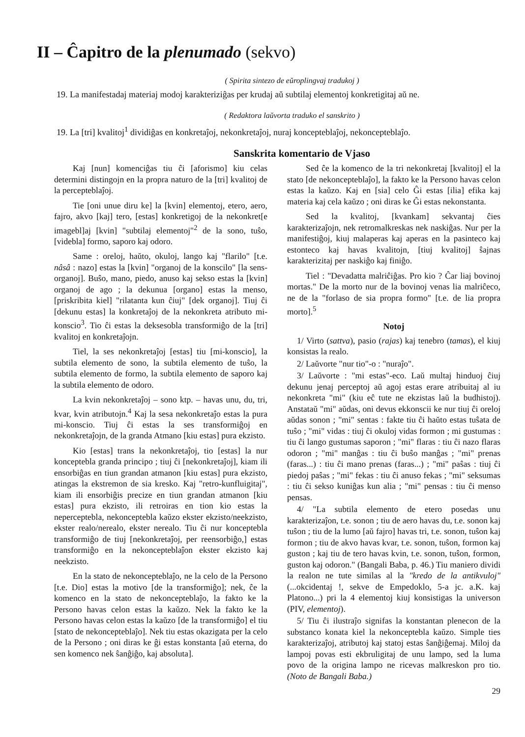II – Ĉapitro de la plenumado (sekvo)
( Spirita sintezo de eŭroplingvaj tradukoj )
19. La manifestadaj materiaj modoj karakteriziĝas per krudaj aŭ subtilaj elementoj konkretigitaj aŭ ne.
( Redaktora laŭvorta traduko el sanskrito )
19. La [tri] kvalitoj<sup>1</sup> dividiĝas en konkretaĵoj, nekonkretaĵoj, nuraj koncepteblaĵoj, nekoncepteblaĵo.
Sanskrita komentario de Vjaso
Kaj [nun] komenciĝas tiu ĉi [aforismo] kiu celas determini distingojn en la propra naturo de la [tri] kvalitoj de la percepteblaĵoj.
Tie [oni unue diru ke] la [kvin] elementoj, etero, aero, fajro, akvo [kaj] tero, [estas] konkretigoj de la nekonkret[e imagebl]aj [kvin] "subtilaj elementoj"<sup>2</sup> de la sono, tuŝo, [videbla] formo, saporo kaj odoro.
Same : oreloj, haŭto, okuloj, lango kaj "flarilo" [t.e. nâsâ : nazo] estas la [kvin] "organoj de la konscilo" [la sens-organoj]. Buŝo, mano, piedo, anuso kaj sekso estas la [kvin] organoj de ago ; la dekunua [organo] estas la menso, [priskribita kiel] "rilatanta kun ĉiuj" [dek organoj]. Tiuj ĉi [dekunu estas] la konkretaĵoj de la nekonkreta atributo mi-konscio<sup>3</sup>. Tio ĉi estas la deksesobla transformiĝo de la [tri] kvalitoj en konkretaĵojn.
Tiel, la ses nekonkretaĵoj [estas] tiu [mi-konscio], la subtila elemento de sono, la subtila elemento de tuŝo, la subtila elemento de formo, la subtila elemento de saporo kaj la subtila elemento de odoro.
La kvin nekonkretaĵoj – sono ktp. – havas unu, du, tri, kvar, kvin atributojn.<sup>4</sup> Kaj la sesa nekonkretaĵo estas la pura mi-konscio. Tiuj ĉi estas la ses transformiĝoj en nekonkretaĵojn, de la granda Atmano [kiu estas] pura ekzisto.
Kio [estas] trans la nekonkretaĵoj, tio [estas] la nur koncepteblа granda principo ; tiuj ĉi [nekonkretaĵoj], kiam ili ensorbiĝas en tiun grandan atmanon [kiu estas] pura ekzisto, atingas la ekstremon de sia kresko. Kaj "retro-kunfluigitaj", kiam ili ensorbiĝis precize en tiun grandan atmanon [kiu estas] pura ekzisto, ili retroiras en tion kio estas la neperceptebla, nekoncepteblа kaŭzo ekster ekzisto/neekzisto, ekster realo/nerealo, ekster nerealo. Tiu ĉi nur koncepteblа transformiĝo de tiuj [nekonkretaĵoj, per reensorbiĝo,] estas transformiĝo en la nekoncepteblaĵon ekster ekzisto kaj neekzisto.
En la stato de nekoncepteblaĵo, ne la celo de la Persono [t.e. Dio] estas la motivo [de la transformiĝo]; nek, ĉe la komenco en la stato de nekoncepteblaĵo, la fakto ke la Persono havas celon estas la kaŭzo. Nek la fakto ke la Persono havas celon estas la kaŭzo [de la transformiĝo] el tiu [stato de nekoncepteblaĵo]. Nek tiu estas okazigata per la celo de la Persono ; oni diras ke ĝi estas konstanta [aŭ eterna, do sen komenco nek ŝanĝiĝo, kaj absoluta].
Sed ĉe la komenco de la tri nekonkretaj [kvalitoj] el la stato [de nekoncepteblaĵo], la fakto ke la Persono havas celon estas la kaŭzo. Kaj en [sia] celo Ĝi estas [ilia] efika kaj materia kaj cela kaŭzo ; oni diras ke Ĝi estas nekonstanta.
Sed la kvalitoj, [kvankam] sekvantaj ĉies karakterizaĵojn, nek retromalkreskas nek naskiĝas. Nur per la manifestiĝoj, kiuj malaperas kaj aperas en la pasinteco kaj estonteco kaj havas kvalitojn, [tiuj kvalitoj] ŝajnas karakterizitaj per naskiĝo kaj finiĝo.
Tiel : "Devadatta malriĉiĝas. Pro kio ? Ĉar liaj bovinoj mortas." De la morto nur de la bovinoj venas lia malriĉeco, ne de la "forlaso de sia propra formo" [t.e. de lia propra morto].<sup>5</sup>
Notoj
1/ Virto (sattva), pasio (rajas) kaj tenebro (tamas), el kiuj konsistas la realo.
2/ Laŭvorte "nur tio"-o : "nuraĵo".
3/ Laŭvorte : "mi estas"-eco. Laŭ multaj hinduoj ĉiuj dekunu jenaj perceptoj aŭ agoj estas erare atribuitaj al iu nekonkreta "mi" (kiu eĉ tute ne ekzistas laŭ la budhistoj). Anstataŭ "mi" aŭdas, oni devus ekkonscii ke nur tiuj ĉi oreloj aŭdas sonon ; "mi" sentas : fakte tiu ĉi haŭto estas tuŝata de tuŝo ; "mi" vidas : tiuj ĉi okuloj vidas formon ; mi gustumas : tiu ĉi lango gustumas saporon ; "mi" flaras : tiu ĉi nazo flaras odoron ; "mi" manĝas : tiu ĉi buŝo manĝas ; "mi" prenas (faras...) : tiu ĉi mano prenas (faras...) ; "mi" paŝas : tiuj ĉi piedoj paŝas ; "mi" fekas : tiu ĉi anuso fekas ; "mi" seksumas : tiu ĉi sekso kuniĝas kun alia ; "mi" pensas : tiu ĉi menso pensas.
4/ "La subtila elemento de etero posedas unu karakterizaĵon, t.e. sonon ; tiu de aero havas du, t.e. sonon kaj tuŝon ; tiu de la lumo [aŭ fajro] havas tri, t.e. sonon, tuŝon kaj formon ; tiu de akvo havas kvar, t.e. sonon, tuŝon, formon kaj guston ; kaj tiu de tero havas kvin, t.e. sonon, tuŝon, formon, guston kaj odoron." (Bangali Baba, p. 46.) Tiu maniero dividi la realon ne tute similas al la "kredo de la antikvuloj" (...okcidentaj !, sekve de Empedoklo, 5-a jc. a.K. kaj Platono...) pri la 4 elementoj kiuj konsistigas la universon (PIV, elementoj).
5/ Tiu ĉi ilustraĵo signifas la konstantan plenecon de la substanco konata kiel la nekoncepteblа kaŭzo. Simple ties karakterizaĵoj, atributoj kaj statoj estas ŝanĝiĝemaj. Miloj da lampoj povas esti ekbruligitaj de unu lampo, sed la luma povo de la origina lampo ne ricevas malkreskon pro tio. (Noto de Bangali Baba.)
29